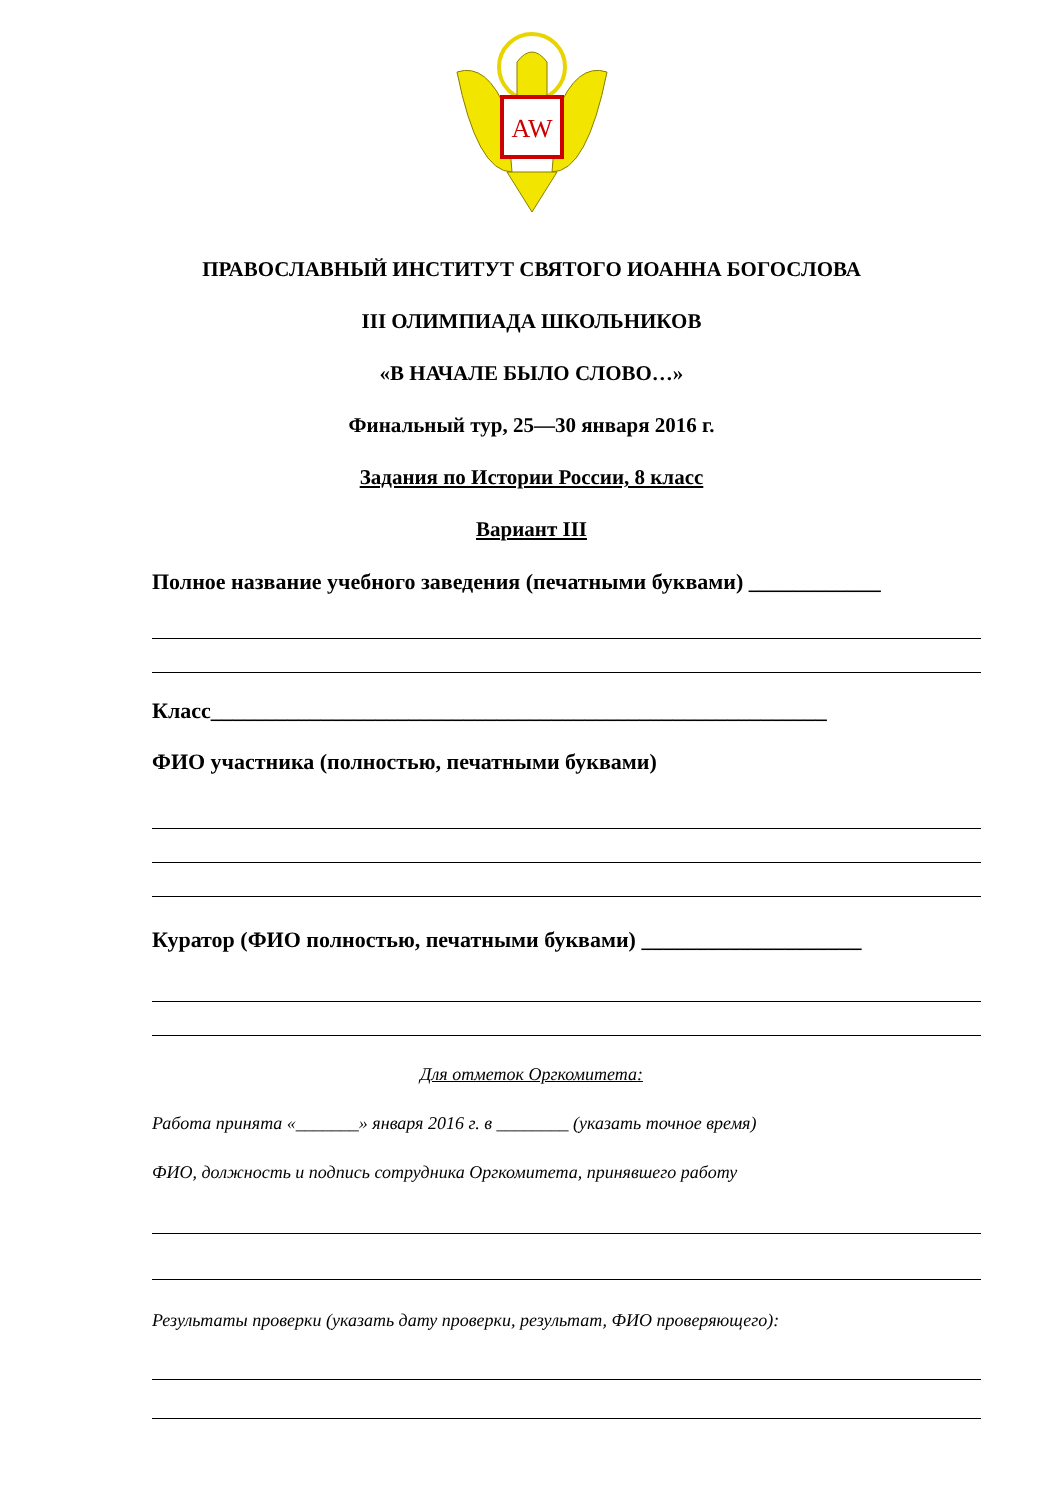AW
ПРАВОСЛАВНЫЙ ИНСТИТУТ СВЯТОГО ИОАННА БОГОСЛОВА
III ОЛИМПИАДА ШКОЛЬНИКОВ
«В НАЧАЛЕ БЫЛО СЛОВО…»
Финальный тур, 25—30 января 2016 г.
Задания по Истории России, 8 класс
Вариант III
Полное название учебного заведения (печатными буквами) ____________
Класс________________________________________________________
ФИО участника (полностью, печатными буквами)
Куратор (ФИО полностью, печатными буквами) ____________________
Для отметок Оргкомитета:
Работа принята «_______» января 2016 г. в ________ (указать точное время)
ФИО, должность и подпись сотрудника Оргкомитета, принявшего работу
Результаты проверки (указать дату проверки, результат, ФИО проверяющего):